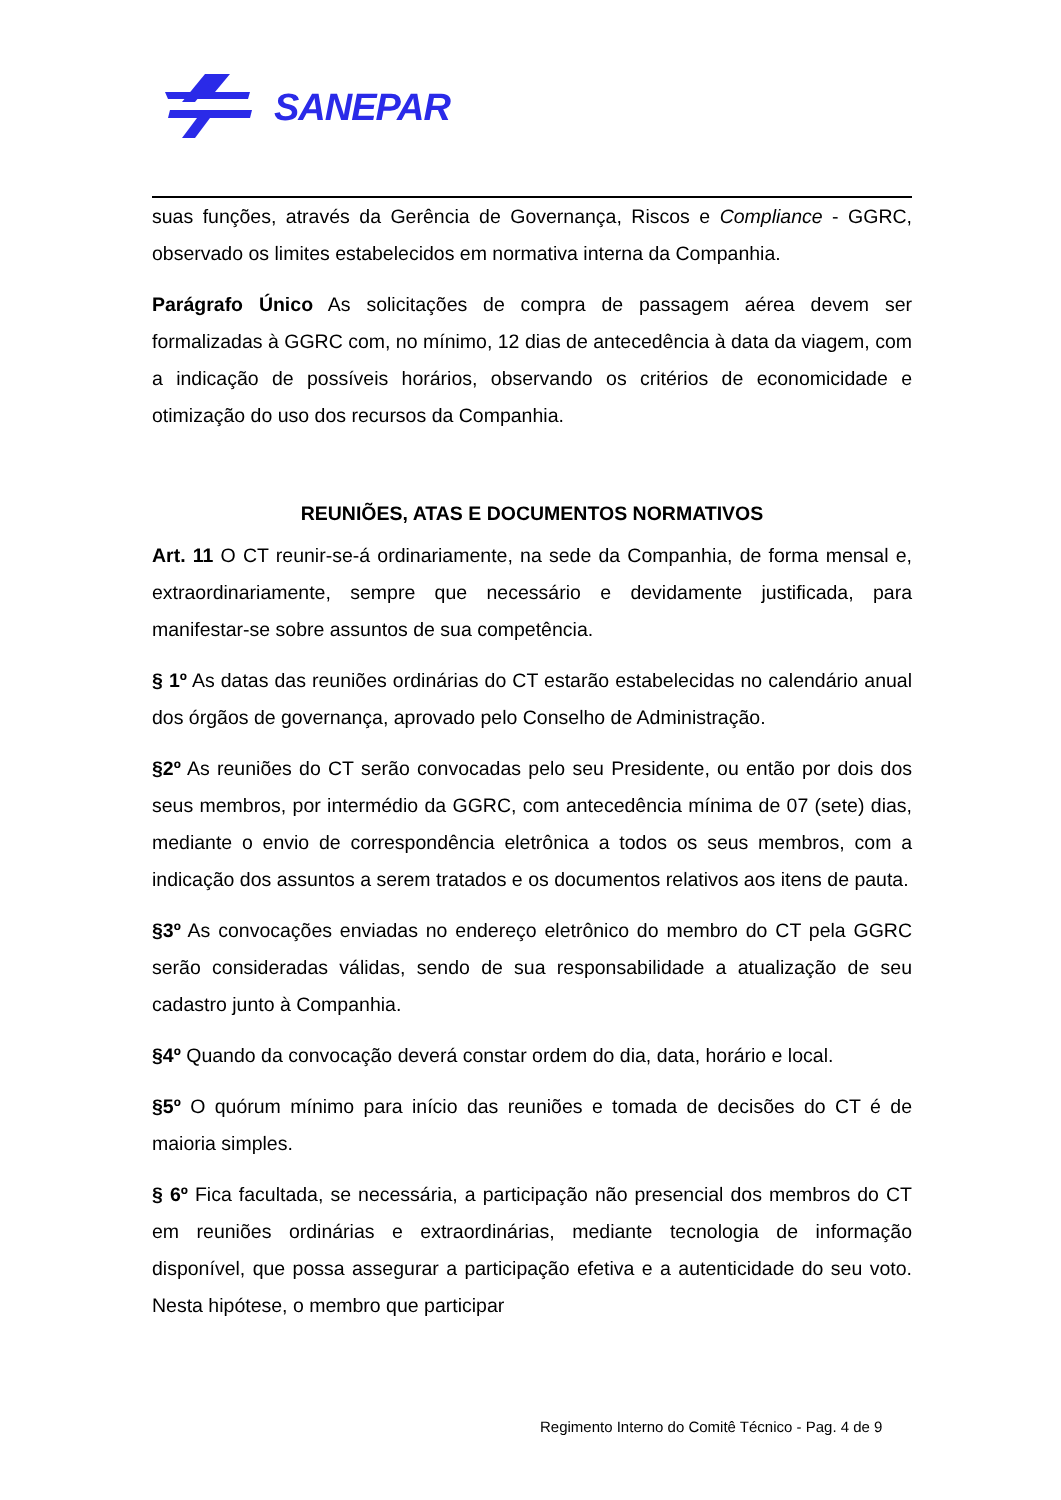SANEPAR
suas funções, através da Gerência de Governança, Riscos e Compliance - GGRC, observado os limites estabelecidos em normativa interna da Companhia.
Parágrafo Único As solicitações de compra de passagem aérea devem ser formalizadas à GGRC com, no mínimo, 12 dias de antecedência à data da viagem, com a indicação de possíveis horários, observando os critérios de economicidade e otimização do uso dos recursos da Companhia.
REUNIÕES, ATAS E DOCUMENTOS NORMATIVOS
Art. 11 O CT reunir-se-á ordinariamente, na sede da Companhia, de forma mensal e, extraordinariamente, sempre que necessário e devidamente justificada, para manifestar-se sobre assuntos de sua competência.
§ 1º As datas das reuniões ordinárias do CT estarão estabelecidas no calendário anual dos órgãos de governança, aprovado pelo Conselho de Administração.
§2º As reuniões do CT serão convocadas pelo seu Presidente, ou então por dois dos seus membros, por intermédio da GGRC, com antecedência mínima de 07 (sete) dias, mediante o envio de correspondência eletrônica a todos os seus membros, com a indicação dos assuntos a serem tratados e os documentos relativos aos itens de pauta.
§3º As convocações enviadas no endereço eletrônico do membro do CT pela GGRC serão consideradas válidas, sendo de sua responsabilidade a atualização de seu cadastro junto à Companhia.
§4º Quando da convocação deverá constar ordem do dia, data, horário e local.
§5º O quórum mínimo para início das reuniões e tomada de decisões do CT é de maioria simples.
§ 6º Fica facultada, se necessária, a participação não presencial dos membros do CT em reuniões ordinárias e extraordinárias, mediante tecnologia de informação disponível, que possa assegurar a participação efetiva e a autenticidade do seu voto. Nesta hipótese, o membro que participar
Regimento Interno do Comitê Técnico - Pag. 4 de 9